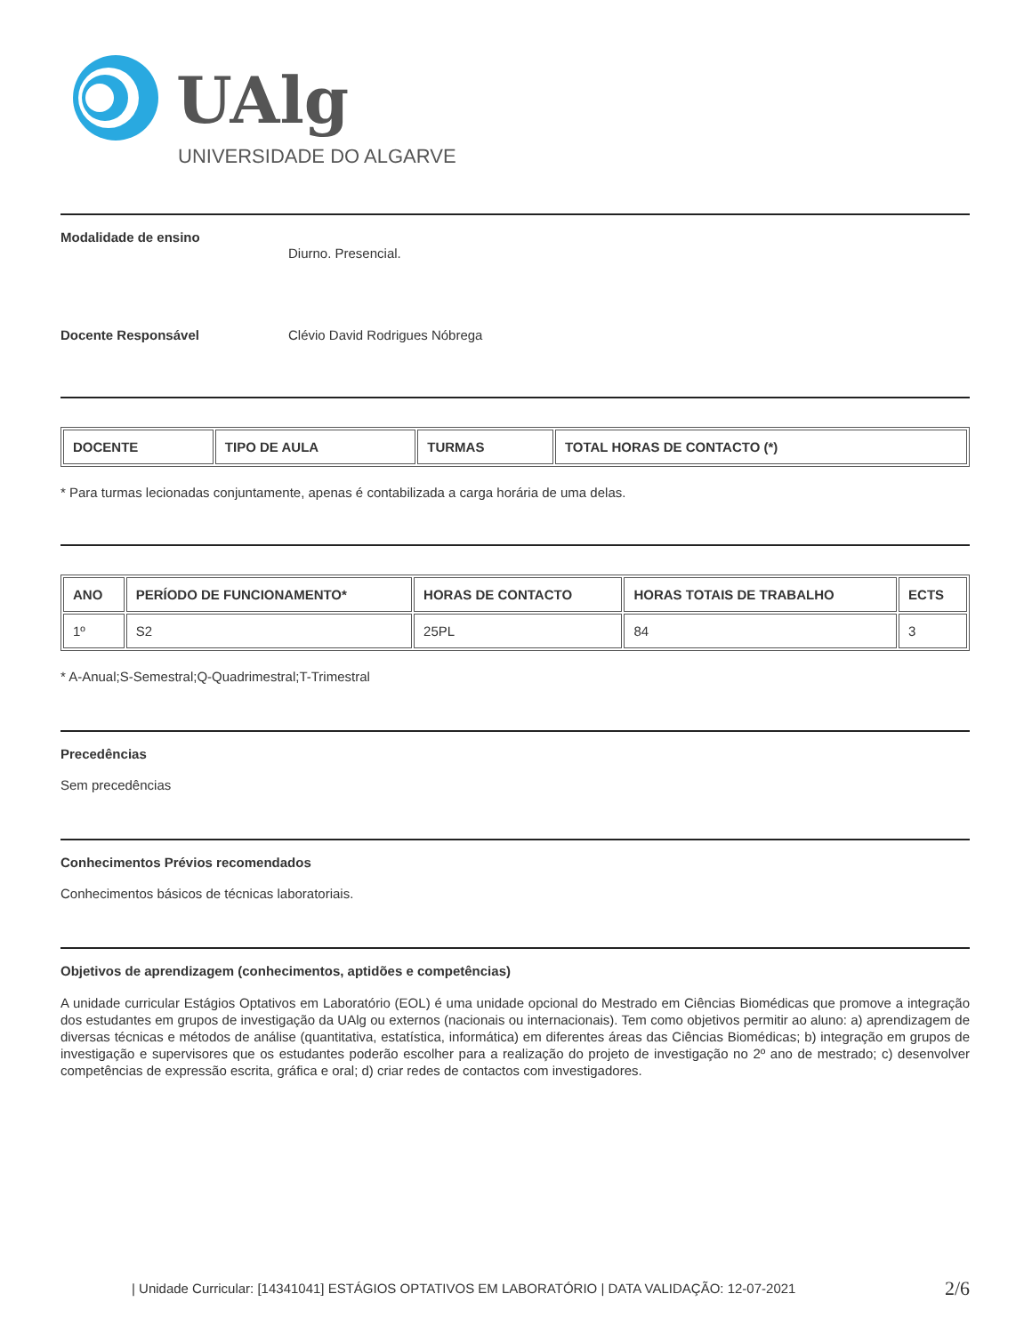UAlg
UNIVERSIDADE DO ALGARVE
Modalidade de ensino Diurno. Presencial.
Docente Responsável Clévio David Rodrigues Nóbrega
| DOCENTE | TIPO DE AULA | TURMAS | TOTAL HORAS DE CONTACTO (*) |
| --- | --- | --- | --- |
* Para turmas lecionadas conjuntamente, apenas é contabilizada a carga horária de uma delas.
| ANO | PERÍODO DE FUNCIONAMENTO* | HORAS DE CONTACTO | HORAS TOTAIS DE TRABALHO | ECTS |
| --- | --- | --- | --- | --- |
| 1º | S2 | 25PL | 84 | 3 |
* A-Anual;S-Semestral;Q-Quadrimestral;T-Trimestral
Precedências
Sem precedências
Conhecimentos Prévios recomendados
Conhecimentos básicos de técnicas laboratoriais.
Objetivos de aprendizagem (conhecimentos, aptidões e competências)
A unidade curricular Estágios Optativos em Laboratório (EOL) é uma unidade opcional do Mestrado em Ciências Biomédicas que promove a integração dos estudantes em grupos de investigação da UAlg ou externos (nacionais ou internacionais). Tem como objetivos permitir ao aluno: a) aprendizagem de diversas técnicas e métodos de análise (quantitativa, estatística, informática) em diferentes áreas das Ciências Biomédicas; b) integração em grupos de investigação e supervisores que os estudantes poderão escolher para a realização do projeto de investigação no 2º ano de mestrado; c) desenvolver competências de expressão escrita, gráfica e oral; d) criar redes de contactos com investigadores.
| Unidade Curricular: [14341041] ESTÁGIOS OPTATIVOS EM LABORATÓRIO | DATA VALIDAÇÃO: 12-07-2021 2/6